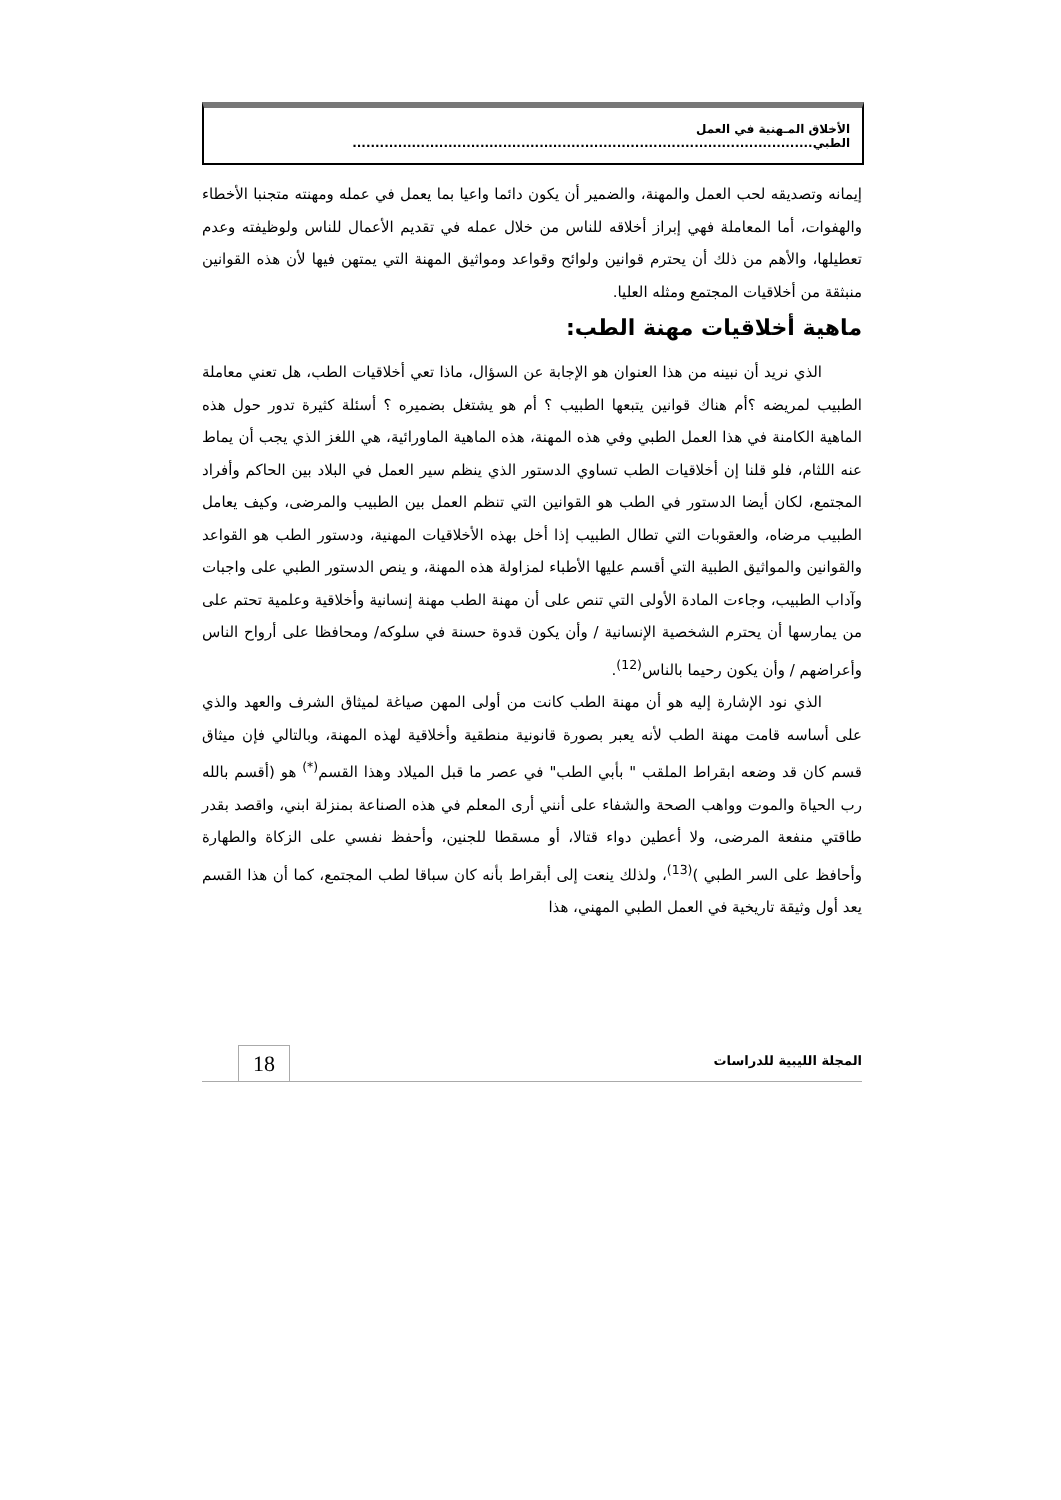الأخلاق المـهنية في العمل الطبي.....................................................................................................
إيمانه وتصديقه لحب العمل والمهنة، والضمير أن يكون دائما واعيا بما يعمل في عمله ومهنته متجنبا الأخطاء والهفوات، أما المعاملة فهي إبراز أخلاقه للناس من خلال عمله في تقديم الأعمال للناس ولوظيفته وعدم تعطيلها، والأهم من ذلك أن يحترم قوانين ولوائح وقواعد ومواثيق المهنة التي يمتهن فيها لأن هذه القوانين منبثقة من أخلاقيات المجتمع ومثله العليا.
ماهية أخلاقيات مهنة الطب:
الذي نريد أن نبينه من هذا العنوان هو الإجابة عن السؤال، ماذا تعي أخلاقيات الطب، هل تعني معاملة الطبيب لمريضه ؟أم هناك قوانين يتبعها الطبيب ؟ أم هو يشتغل بضميره ؟ أسئلة كثيرة تدور حول هذه الماهية الكامنة في هذا العمل الطبي وفي هذه المهنة، هذه الماهية الماورائية، هي اللغز الذي يجب أن يماط عنه اللثام، فلو قلنا إن أخلاقيات الطب تساوي الدستور الذي ينظم سير العمل في البلاد بين الحاكم وأفراد المجتمع، لكان أيضا الدستور في الطب هو القوانين التي تنظم العمل بين الطبيب والمرضى، وكيف يعامل الطبيب مرضاه، والعقوبات التي تطال الطبيب إذا أخل بهذه الأخلاقيات المهنية، ودستور الطب هو القواعد والقوانين والمواثيق الطبية التي أقسم عليها الأطباء لمزاولة هذه المهنة، و ينص الدستور الطبي على واجبات وآداب الطبيب، وجاءت المادة الأولى التي تنص على أن مهنة الطب مهنة إنسانية وأخلاقية وعلمية تحتم على من يمارسها أن يحترم الشخصية الإنسانية / وأن يكون قدوة حسنة في سلوكه/ ومحافظا على أرواح الناس وأعراضهم / وأن يكون رحيما بالناس<sup>(12)</sup>.
الذي نود الإشارة إليه هو أن مهنة الطب كانت من أولى المهن صياغة لميثاق الشرف والعهد والذي على أساسه قامت مهنة الطب لأنه يعبر بصورة قانونية منطقية وأخلاقية لهذه المهنة، وبالتالي فإن ميثاق قسم كان قد وضعه ابقراط الملقب " بأبي الطب" في عصر ما قبل الميلاد وهذا القسم<sup>(*)</sup> هو (أقسم بالله رب الحياة والموت وواهب الصحة والشفاء على أنني أرى المعلم في هذه الصناعة بمنزلة ابني، واقصد بقدر طاقتي منفعة المرضى، ولا أعطين دواء قتالا، أو مسقطا للجنين، وأحفظ نفسي على الزكاة والطهارة وأحافظ على السر الطبي )<sup>(13)</sup>، ولذلك ينعت إلى أبقراط بأنه كان سباقا لطب المجتمع، كما أن هذا القسم يعد أول وثيقة تاريخية في العمل الطبي المهني، هذا
المجلة الليبية للدراسات
18